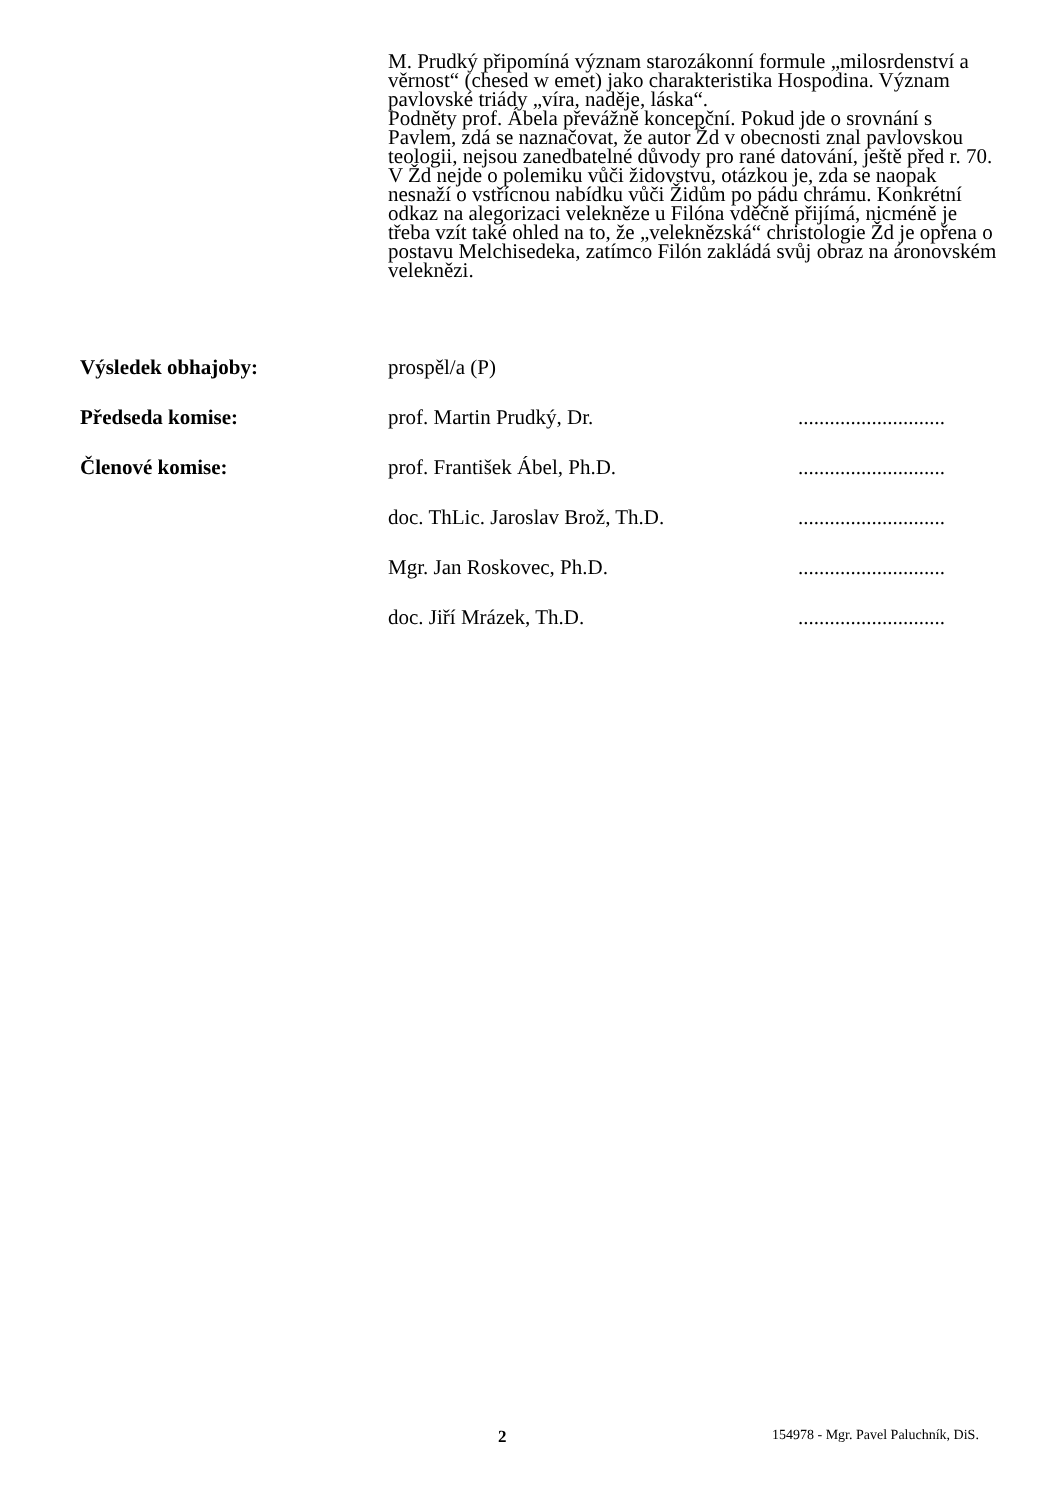M. Prudký připomíná význam starozákonní formule „milosrdenství a věrnost“ (chesed w emet) jako charakteristika Hospodina. Význam pavlovské triády „víra, naděje, láska“.
Podněty prof. Ábela převážně koncepční. Pokud jde o srovnání s Pavlem, zdá se naznačovat, že autor Žd v obecnosti znal pavlovskou teologii, nejsou zanedbatelné důvody pro rané datování, ještě před r. 70. V Žd nejde o polemiku vůči židovstvu, otázkou je, zda se naopak nesnaží o vstřícnou nabídku vůči Židům po pádu chrámu. Konkrétní odkaz na alegorizaci velekněze u Filóna vděčně přijímá, nicméně je třeba vzít také ohled na to, že „veleknězská“ christologie Žd je opřena o postavu Melchisedeka, zatímco Filón zakládá svůj obraz na áronovském veleknězi.
| Výsledek obhajoby: | prospěl/a (P) | |
| Předseda komise: | prof. Martin Prudký, Dr. | ............................ |
| Členové komise: | prof. František Ábel, Ph.D. | ............................ |
| | doc. ThLic. Jaroslav Brož, Th.D. | ............................ |
| | Mgr. Jan Roskovec, Ph.D. | ............................ |
| | doc. Jiří Mrázek, Th.D. | ............................ |
2 154978 - Mgr. Pavel Paluchník, DiS.